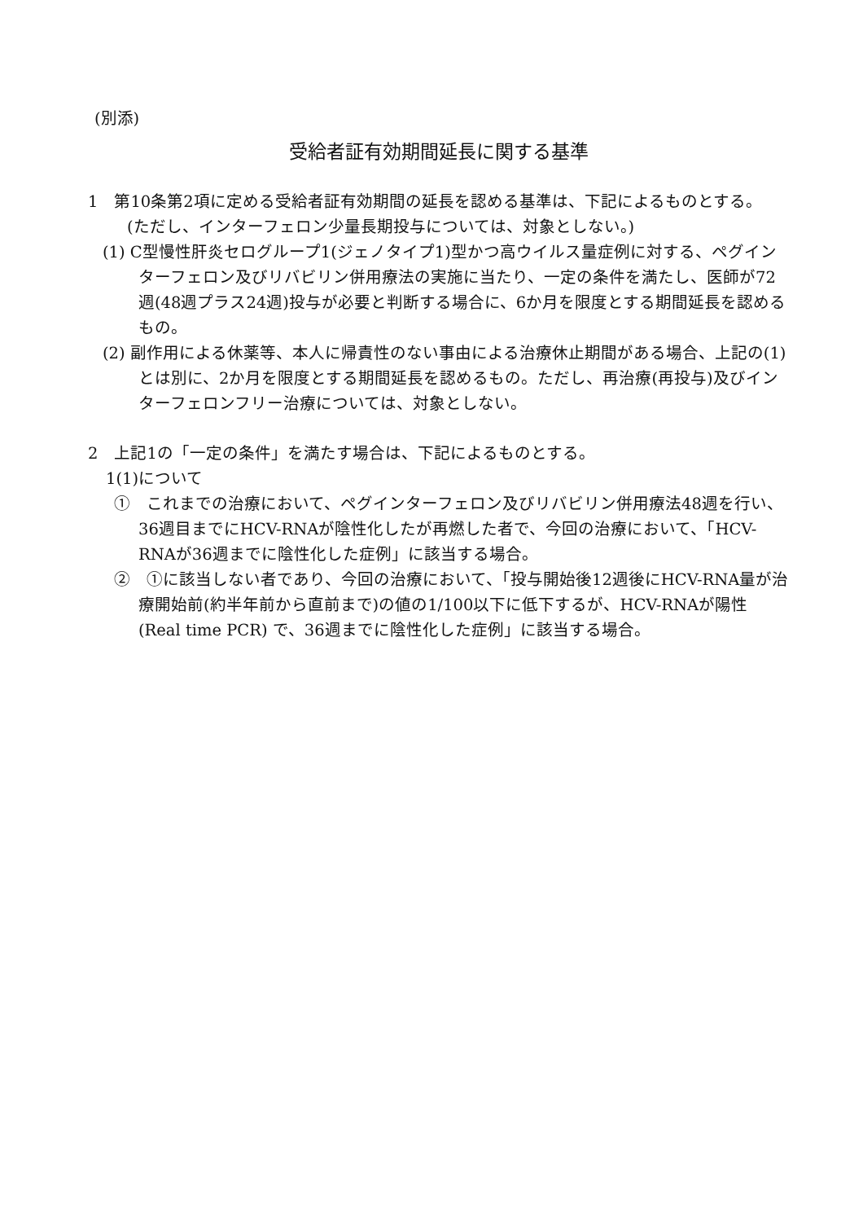(別添)
受給者証有効期間延長に関する基準
1　第10条第2項に定める受給者証有効期間の延長を認める基準は、下記によるものとする。
(ただし、インターフェロン少量長期投与については、対象としない。)
(1) C型慢性肝炎セログループ1(ジェノタイプ1)型かつ高ウイルス量症例に対する、ペグインターフェロン及びリバビリン併用療法の実施に当たり、一定の条件を満たし、医師が72週(48週プラス24週)投与が必要と判断する場合に、6か月を限度とする期間延長を認めるもの。
(2) 副作用による休薬等、本人に帰責性のない事由による治療休止期間がある場合、上記の(1)とは別に、2か月を限度とする期間延長を認めるもの。ただし、再治療(再投与)及びインターフェロンフリー治療については、対象としない。
2　上記1の「一定の条件」を満たす場合は、下記によるものとする。
1(1)について
①　これまでの治療において、ペグインターフェロン及びリバビリン併用療法48週を行い、36週目までにHCV-RNAが陰性化したが再燃した者で、今回の治療において、「HCV-RNAが36週までに陰性化した症例」に該当する場合。
②　①に該当しない者であり、今回の治療において、「投与開始後12週後にHCV-RNA量が治療開始前(約半年前から直前まで)の値の1/100以下に低下するが、HCV-RNAが陽性 (Real time PCR) で、36週までに陰性化した症例」に該当する場合。